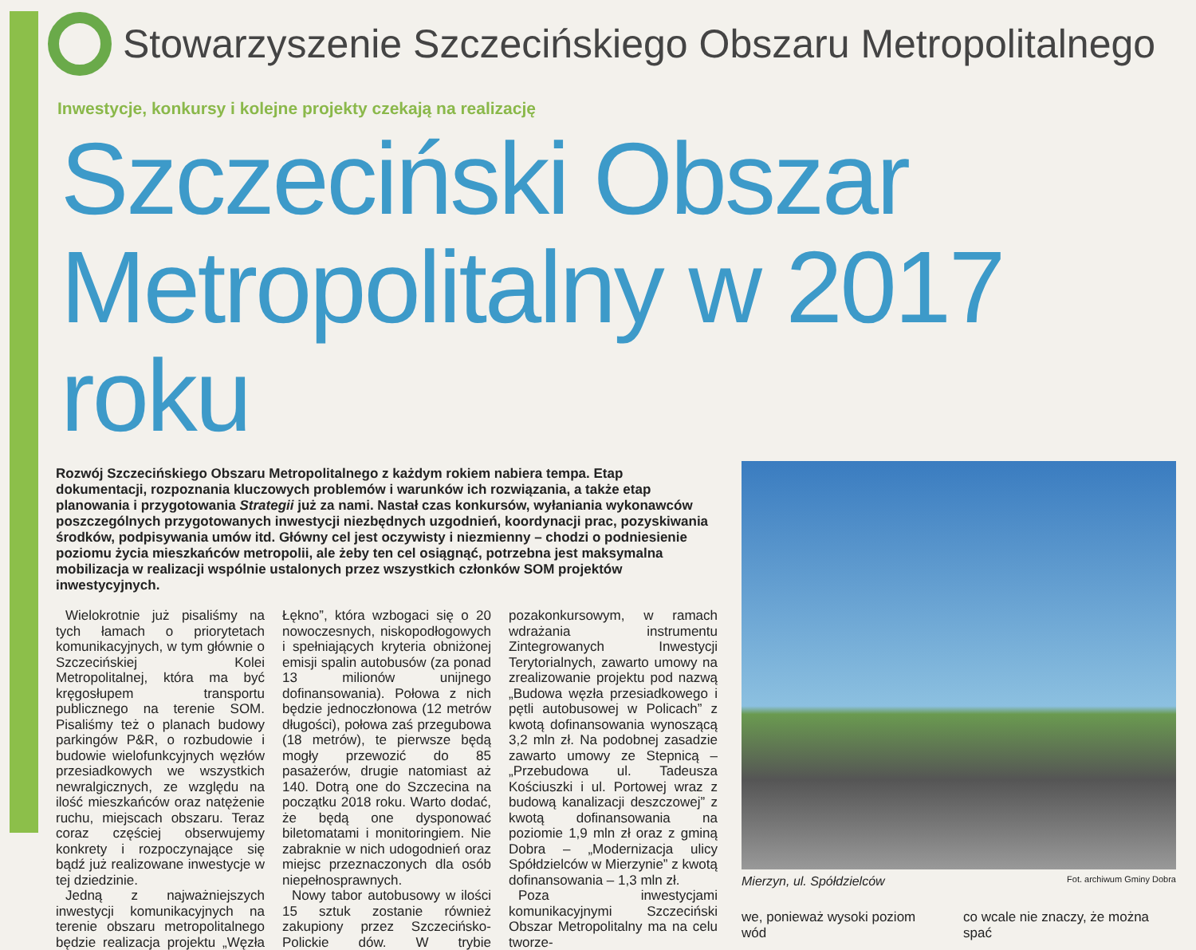Stowarzyszenie Szczecińskiego Obszaru Metropolitalnego
Inwestycje, konkursy i kolejne projekty czekają na realizację
Szczeciński Obszar Metropolitalny w 2017 roku
Rozwój Szczecińskiego Obszaru Metropolitalnego z każdym rokiem nabiera tempa. Etap dokumentacji, rozpoznania kluczowych problemów i warunków ich rozwiązania, a także etap planowania i przygotowania Strategii już za nami. Nastał czas konkursów, wyłaniania wykonawców poszczególnych przygotowanych inwestycji niezbędnych uzgodnień, koordynacji prac, pozyskiwania środków, podpisywania umów itd. Główny cel jest oczywisty i niezmienny – chodzi o podniesienie poziomu życia mieszkańców metropolii, ale żeby ten cel osiągnąć, potrzebna jest maksymalna mobilizacja w realizacji wspólnie ustalonych przez wszystkich członków SOM projektów inwestycyjnych.
Wielokrotnie już pisaliśmy na tych łamach o priorytetach komunikacyjnych, w tym głównie o Szczecińskiej Kolei Metropolitalnej, która ma być kręgosłupem transportu publicznego na terenie SOM. Pisaliśmy też o planach budowy parkingów P&R, o rozbudowie i budowie wielofunkcyjnych węzłów przesiadkowych we wszystkich newralgicznych, ze względu na ilość mieszkańców oraz natężenie ruchu, miejscach obszaru. Teraz coraz częściej obserwujemy konkrety i rozpoczynające się bądź już realizowane inwestycje w tej dziedzinie.
Jedną z najważniejszych inwestycji komunikacyjnych na terenie obszaru metropolitalnego będzie realizacja projektu „Węzła Łękno”, która wzbogaci się o 20 nowoczesnych, niskopodłogowych i spełniających kryteria obniżonej emisji spalin autobusów (za ponad 13 milionów unijnego dofinansowania). Połowa z nich będzie jednoczłonowa (12 metrów długości), połowa zaś przegubowa (18 metrów), te pierwsze będą mogły przewozić do 85 pasażerów, drugie natomiast aż 140. Dotrą one do Szczecina na początku 2018 roku. Warto dodać, że będą one dysponować biletomatami i monitoringiem. Nie zabraknie w nich udogodnień oraz miejsc przeznaczonych dla osób niepełnosprawnych.
Nowy tabor autobusowy w ilości 15 sztuk zostanie również zakupiony przez Szczecińsko-Polickie dów. W trybie pozakonkursowym, w ramach wdrażania instrumentu Zintegrowanych Inwestycji Terytorialnych, zawarto umowy na zrealizowanie projektu pod nazwą „Budowa węzła przesiadkowego i pętli autobusowej w Policach” z kwotą dofinansowania wynoszącą 3,2 mln zł. Na podobnej zasadzie zawarto umowy ze Stepnicą – „Przebudowa ul. Tadeusza Kościuszki i ul. Portowej wraz z budową kanalizacji deszczowej” z kwotą dofinansowania na poziomie 1,9 mln zł oraz z gminą Dobra – „Modernizacja ulicy Spółdzielców w Mierzynie” z kwotą dofinansowania – 1,3 mln zł.
Poza inwestycjami komunikacyjnymi Szczeciński Obszar Metropolitalny ma na celu tworze-
Mierzyn, ul. Spółdzielców Fot. archiwum Gminy Dobra
we, ponieważ wysoki poziom wód co wcale nie znaczy, że można spać